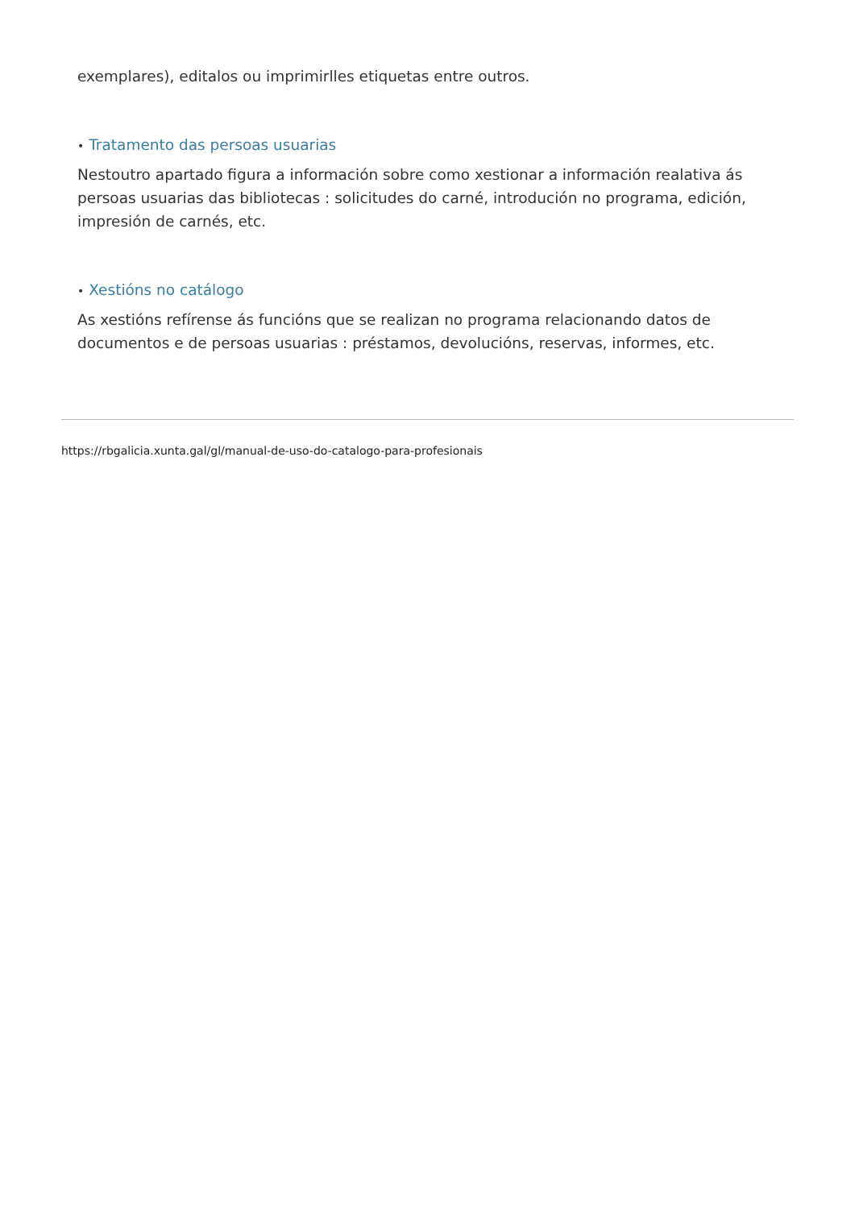exemplares), editalos ou imprimirlles etiquetas entre outros.
• Tratamento das persoas usuarias
Nestoutro apartado figura a información sobre como xestionar a información realativa ás persoas usuarias das bibliotecas : solicitudes do carné, introdución no programa, edición, impresión de carnés, etc.
• Xestións no catálogo
As xestións refírense ás funcións que se realizan no programa relacionando datos de documentos e de persoas usuarias : préstamos, devolucións, reservas, informes, etc.
https://rbgalicia.xunta.gal/gl/manual-de-uso-do-catalogo-para-profesionais